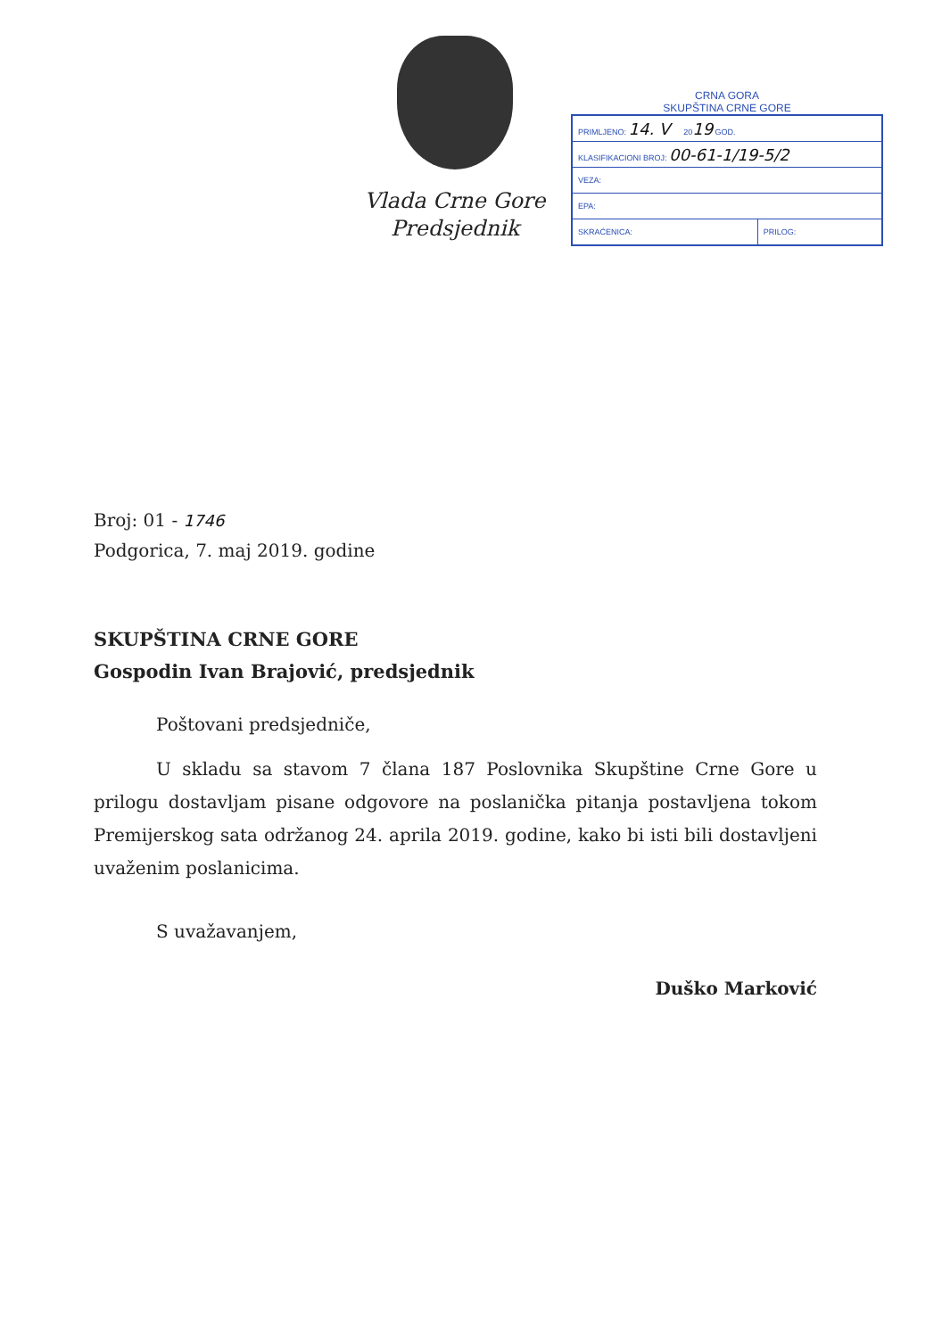Vlada Crne Gore
Predsjednik
CRNA GORA
SKUPŠTINA CRNE GORE
| PRIMLJENO: 14. V 20 19 GOD. | |
| KLASIFIKACIONI BROJ: 00-61-1/19-5/2 | |
| VEZA: | |
| EPA: | |
| SKRAĆENICA: | PRILOG: |
Broj: 01 - 1746
Podgorica, 7. maj 2019. godine
SKUPŠTINA CRNE GORE
Gospodin Ivan Brajović, predsjednik
Poštovani predsjedniče,
U skladu sa stavom 7 člana 187 Poslovnika Skupštine Crne Gore u prilogu dostavljam pisane odgovore na poslanička pitanja postavljena tokom Premijerskog sata održanog 24. aprila 2019. godine, kako bi isti bili dostavljeni uvaženim poslanicima.
S uvažavanjem,
Duško Marković